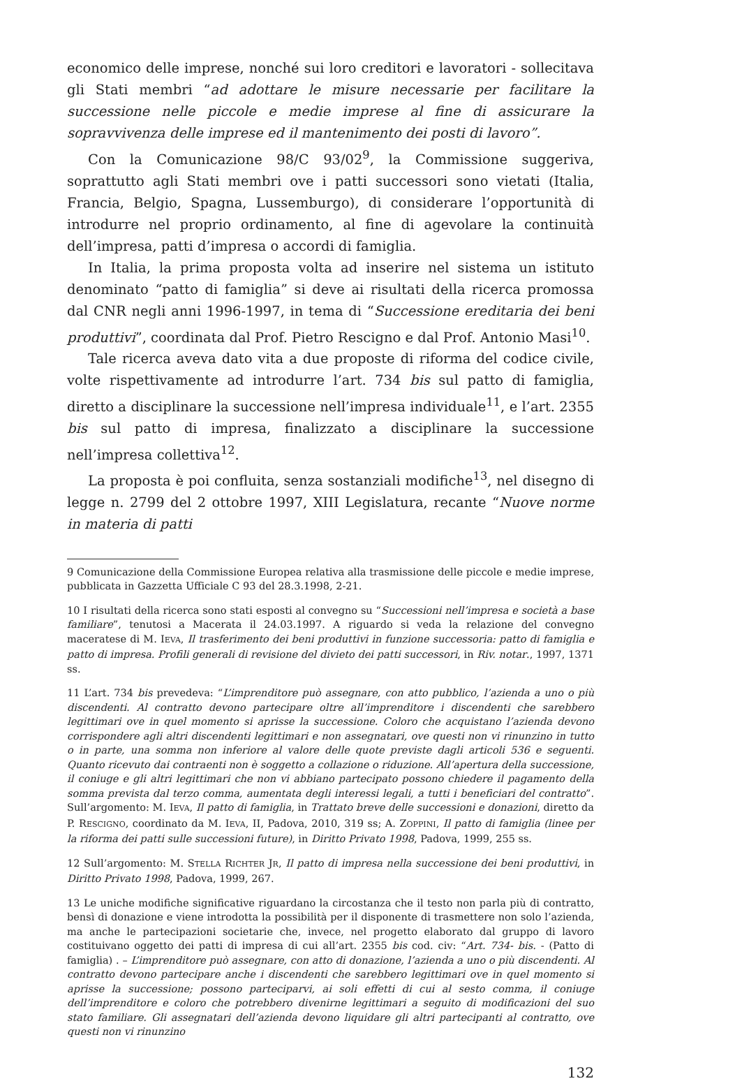economico delle imprese, nonché sui loro creditori e lavoratori - sollecitava gli Stati membri “ad adottare le misure necessarie per facilitare la successione nelle piccole e medie imprese al fine di assicurare la sopravvivenza delle imprese ed il mantenimento dei posti di lavoro”.
Con la Comunicazione 98/C 93/02<sup>9</sup>, la Commissione suggeriva, soprattutto agli Stati membri ove i patti successori sono vietati (Italia, Francia, Belgio, Spagna, Lussemburgo), di considerare l’opportunità di introdurre nel proprio ordinamento, al fine di agevolare la continuità dell’impresa, patti d’impresa o accordi di famiglia.
In Italia, la prima proposta volta ad inserire nel sistema un istituto denominato “patto di famiglia” si deve ai risultati della ricerca promossa dal CNR negli anni 1996-1997, in tema di “Successione ereditaria dei beni produttivi”, coordinata dal Prof. Pietro Rescigno e dal Prof. Antonio Masi<sup>10</sup>.
Tale ricerca aveva dato vita a due proposte di riforma del codice civile, volte rispettivamente ad introdurre l’art. 734 bis sul patto di famiglia, diretto a disciplinare la successione nell’impresa individuale<sup>11</sup>, e l’art. 2355 bis sul patto di impresa, finalizzato a disciplinare la successione nell’impresa collettiva<sup>12</sup>.
La proposta è poi confluita, senza sostanziali modifiche<sup>13</sup>, nel disegno di legge n. 2799 del 2 ottobre 1997, XIII Legislatura, recante “Nuove norme in materia di patti
9 Comunicazione della Commissione Europea relativa alla trasmissione delle piccole e medie imprese, pubblicata in Gazzetta Ufficiale C 93 del 28.3.1998, 2-21.
10 I risultati della ricerca sono stati esposti al convegno su “Successioni nell’impresa e società a base familiare”, tenutosi a Macerata il 24.03.1997. A riguardo si veda la relazione del convegno maceratese di M. IEVA, Il trasferimento dei beni produttivi in funzione successoria: patto di famiglia e patto di impresa. Profili generali di revisione del divieto dei patti successori, in Riv. notar., 1997, 1371 ss.
11 L’art. 734 bis prevedeva: “L’imprenditore può assegnare, con atto pubblico, l’azienda a uno o più discendenti. Al contratto devono partecipare oltre all’imprenditore i discendenti che sarebbero legittimari ove in quel momento si aprisse la successione. Coloro che acquistano l’azienda devono corrispondere agli altri discendenti legittimari e non assegnatari, ove questi non vi rinunzino in tutto o in parte, una somma non inferiore al valore delle quote previste dagli articoli 536 e seguenti. Quanto ricevuto dai contraenti non è soggetto a collazione o riduzione. All’apertura della successione, il coniuge e gli altri legittimari che non vi abbiano partecipato possono chiedere il pagamento della somma prevista dal terzo comma, aumentata degli interessi legali, a tutti i beneficiari del contratto”. Sull’argomento: M. IEVA, Il patto di famiglia, in Trattato breve delle successioni e donazioni, diretto da P. RESCIGNO, coordinato da M. IEVA, II, Padova, 2010, 319 ss; A. ZOPPINI, Il patto di famiglia (linee per la riforma dei patti sulle successioni future), in Diritto Privato 1998, Padova, 1999, 255 ss.
12 Sull’argomento: M. STELLA RICHTER JR, Il patto di impresa nella successione dei beni produttivi, in Diritto Privato 1998, Padova, 1999, 267.
13 Le uniche modifiche significative riguardano la circostanza che il testo non parla più di contratto, bensì di donazione e viene introdotta la possibilità per il disponente di trasmettere non solo l’azienda, ma anche le partecipazioni societarie che, invece, nel progetto elaborato dal gruppo di lavoro costituivano oggetto dei patti di impresa di cui all’art. 2355 bis cod. civ: “Art. 734- bis. - (Patto di famiglia) . – L’imprenditore può assegnare, con atto di donazione, l’azienda a uno o più discendenti. Al contratto devono partecipare anche i discendenti che sarebbero legittimari ove in quel momento si aprisse la successione; possono parteciparvi, ai soli effetti di cui al sesto comma, il coniuge dell’imprenditore e coloro che potrebbero divenirne legittimari a seguito di modificazioni del suo stato familiare. Gli assegnatari dell’azienda devono liquidare gli altri partecipanti al contratto, ove questi non vi rinunzino
132